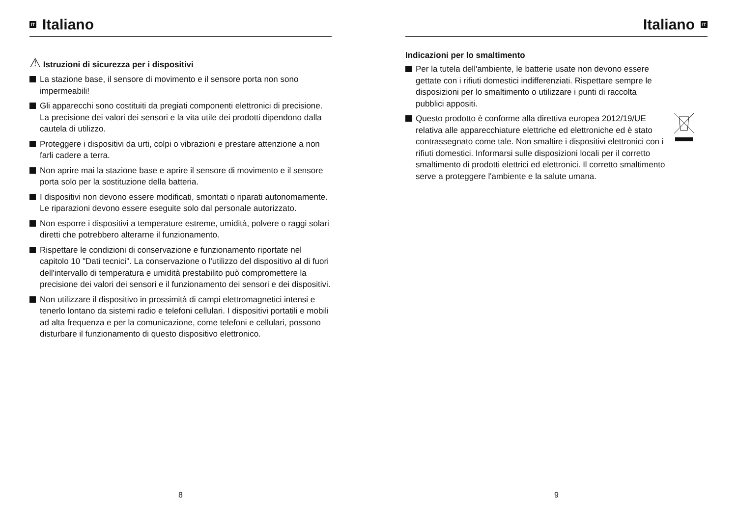IT
Italiano
⚠ Istruzioni di sicurezza per i dispositivi
La stazione base, il sensore di movimento e il sensore porta non sono impermeabili!
Gli apparecchi sono costituiti da pregiati componenti elettronici di precisione. La precisione dei valori dei sensori e la vita utile dei prodotti dipendono dalla cautela di utilizzo.
Proteggere i dispositivi da urti, colpi o vibrazioni e prestare attenzione a non farli cadere a terra.
Non aprire mai la stazione base e aprire il sensore di movimento e il sensore porta solo per la sostituzione della batteria.
I dispositivi non devono essere modificati, smontati o riparati autonomamente. Le riparazioni devono essere eseguite solo dal personale autorizzato.
Non esporre i dispositivi a temperature estreme, umidità, polvere o raggi solari diretti che potrebbero alterarne il funzionamento.
Rispettare le condizioni di conservazione e funzionamento riportate nel capitolo 10 "Dati tecnici". La conservazione o l'utilizzo del dispositivo al di fuori dell'intervallo di temperatura e umidità prestabilito può compromettere la precisione dei valori dei sensori e il funzionamento dei sensori e dei dispositivi.
Non utilizzare il dispositivo in prossimità di campi elettromagnetici intensi e tenerlo lontano da sistemi radio e telefoni cellulari. I dispositivi portatili e mobili ad alta frequenza e per la comunicazione, come telefoni e cellulari, possono disturbare il funzionamento di questo dispositivo elettronico.
8
Italiano
IT
Indicazioni per lo smaltimento
Per la tutela dell'ambiente, le batterie usate non devono essere gettate con i rifiuti domestici indifferenziati. Rispettare sempre le disposizioni per lo smaltimento o utilizzare i punti di raccolta pubblici appositi.
Questo prodotto è conforme alla direttiva europea 2012/19/UE relativa alle apparecchiature elettriche ed elettroniche ed è stato contrassegnato come tale. Non smaltire i dispositivi elettronici con i rifiuti domestici. Informarsi sulle disposizioni locali per il corretto smaltimento di prodotti elettrici ed elettronici. Il corretto smaltimento serve a proteggere l'ambiente e la salute umana.
9